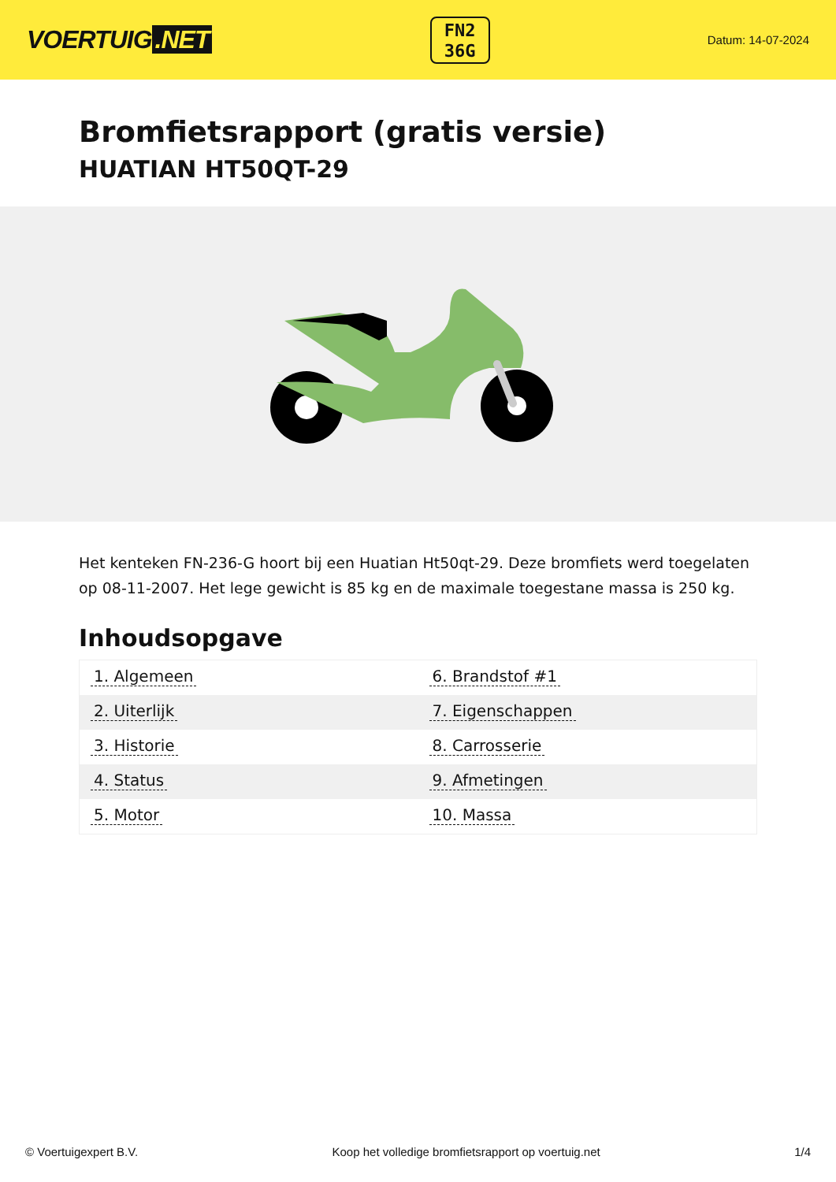VOERTUIG.NET
FN2
36G
Datum: 14-07-2024
Bromfietsrapport (gratis versie)
HUATIAN HT50QT-29
Het kenteken FN-236-G hoort bij een Huatian Ht50qt-29. Deze bromfiets werd toegelaten op 08-11-2007. Het lege gewicht is 85 kg en de maximale toegestane massa is 250 kg.
Inhoudsopgave
| 1. Algemeen | 6. Brandstof #1 |
| 2. Uiterlijk | 7. Eigenschappen |
| 3. Historie | 8. Carrosserie |
| 4. Status | 9. Afmetingen |
| 5. Motor | 10. Massa |
© Voertuigexpert B.V. Koop het volledige bromfietsrapport op voertuig.net 1/4